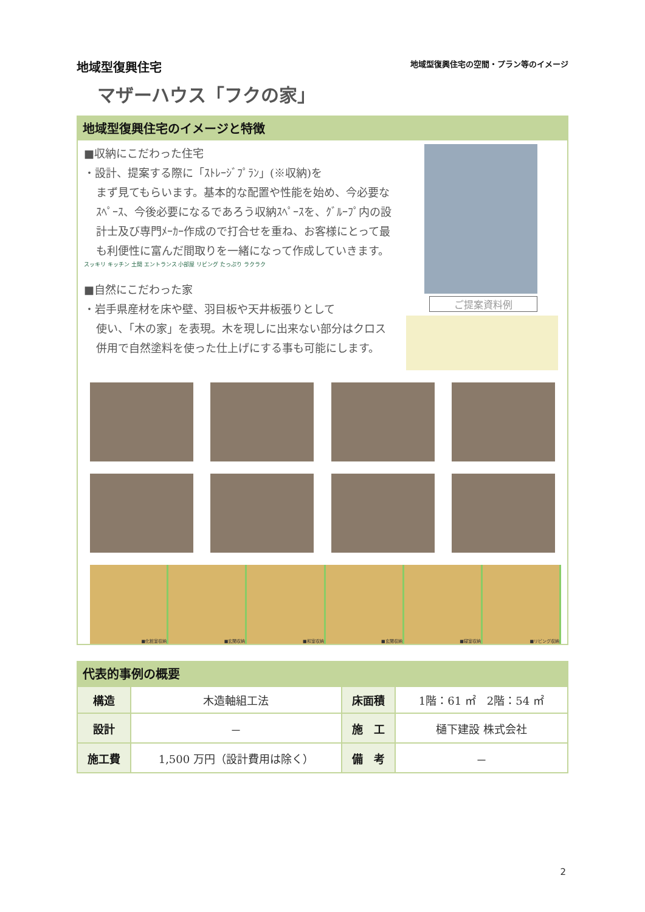地域型復興住宅 地域型復興住宅の空間・プラン等のイメージ
マザーハウス「フクの家」
地域型復興住宅のイメージと特徴
■収納にこだわった住宅
・設計、提案する際に「ｽﾄﾚｰｼﾞﾌﾟﾗﾝ」(※収納)を
まず見てもらいます。基本的な配置や性能を始め、今必要なｽﾍﾟｰｽ、今後必要になるであろう収納ｽﾍﾟｰｽを、ｸﾞﾙｰﾌﾟ内の設計士及び専門ﾒｰｶｰ作成ので打合せを重ね、お客様にとって最も利便性に富んだ間取りを一緒になって作成していきます。
スッキリ キッチン 土間 エントランス 小部屋 リビング たっぷり ラクラク
■自然にこだわった家
・岩手県産材を床や壁、羽目板や天井板張りとして
使い、「木の家」を表現。木を現しに出来ない部分はクロス併用で自然塗料を使った仕上げにする事も可能にします。
ご提案資料例
■化粧室収納 ■玄関収納 ■和室収納 ■玄関収納 ■寝室収納 ■リビング収納
代表的事例の概要
| 構造 | 木造軸組工法 | 床面積 | 1階：61 ㎡ 2階：54 ㎡ |
| 設計 | － | 施 工 | 樋下建設 株式会社 |
| 施工費 | 1,500 万円（設計費用は除く） | 備 考 | － |
2